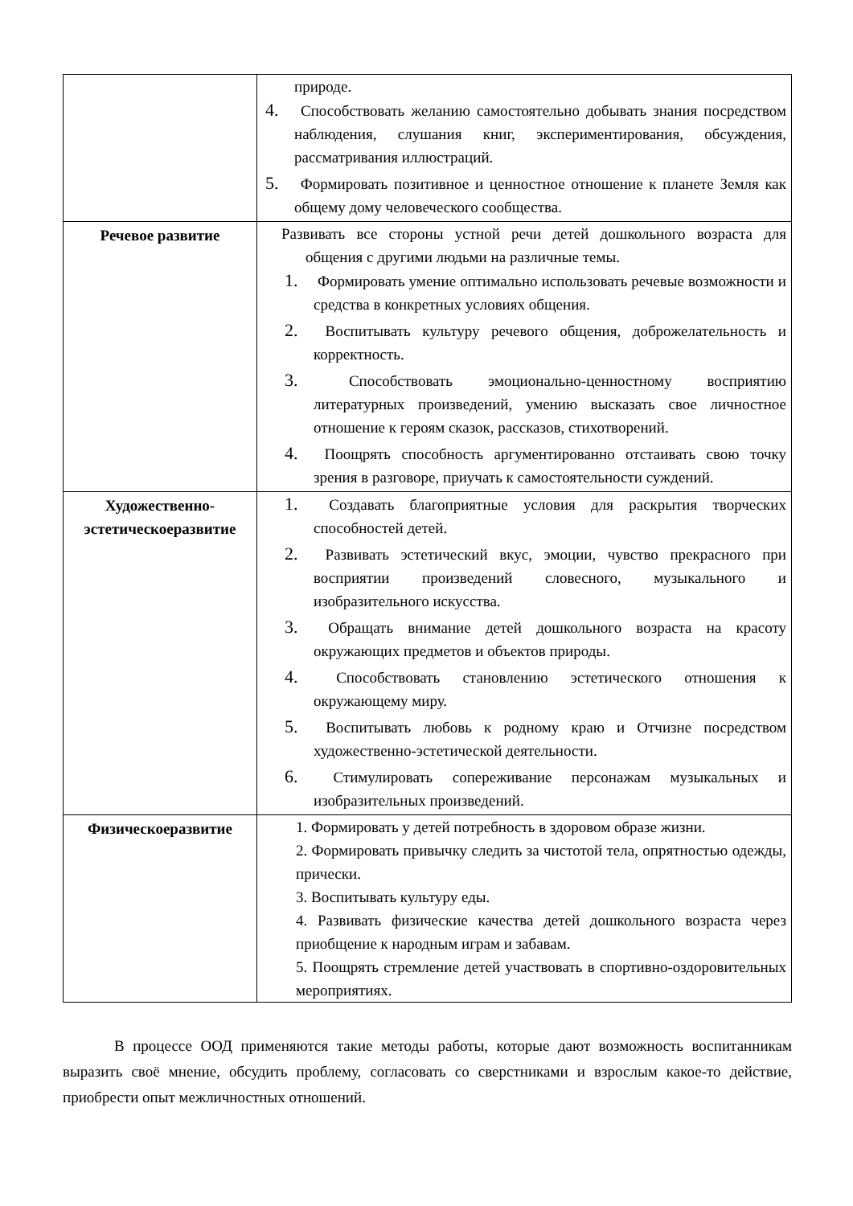| | природе. 4. Способствовать желанию самостоятельно добывать знания посредством наблюдения, слушания книг, экспериментирования, обсуждения, рассматривания иллюстраций. 5. Формировать позитивное и ценностное отношение к планете Земля как общему дому человеческого сообщества. |
| Речевое развитие | Развивать все стороны устной речи детей дошкольного возраста для общения с другими людьми на различные темы. 1. Формировать умение оптимально использовать речевые возможности и средства в конкретных условиях общения. 2. Воспитывать культуру речевого общения, доброжелательность и корректность. 3. Способствовать эмоционально-ценностному восприятию литературных произведений, умению высказать свое личностное отношение к героям сказок, рассказов, стихотворений. 4. Поощрять способность аргументированно отстаивать свою точку зрения в разговоре, приучать к самостоятельности суждений. |
| Художественно-эстетическоеразвитие | 1. Создавать благоприятные условия для раскрытия творческих способностей детей. 2. Развивать эстетический вкус, эмоции, чувство прекрасного при восприятии произведений словесного, музыкального и изобразительного искусства. 3. Обращать внимание детей дошкольного возраста на красоту окружающих предметов и объектов природы. 4. Способствовать становлению эстетического отношения к окружающему миру. 5. Воспитывать любовь к родному краю и Отчизне посредством художественно-эстетической деятельности. 6. Стимулировать сопереживание персонажам музыкальных и изобразительных произведений. |
| Физическоеразвитие | 1. Формировать у детей потребность в здоровом образе жизни. 2. Формировать привычку следить за чистотой тела, опрятностью одежды, прически. 3. Воспитывать культуру еды. 4. Развивать физические качества детей дошкольного возраста через приобщение к народным играм и забавам. 5. Поощрять стремление детей участвовать в спортивно-оздоровительных мероприятиях. |
В процессе ООД применяются такие методы работы, которые дают возможность воспитанникам выразить своё мнение, обсудить проблему, согласовать со сверстниками и взрослым какое-то действие, приобрести опыт межличностных отношений.